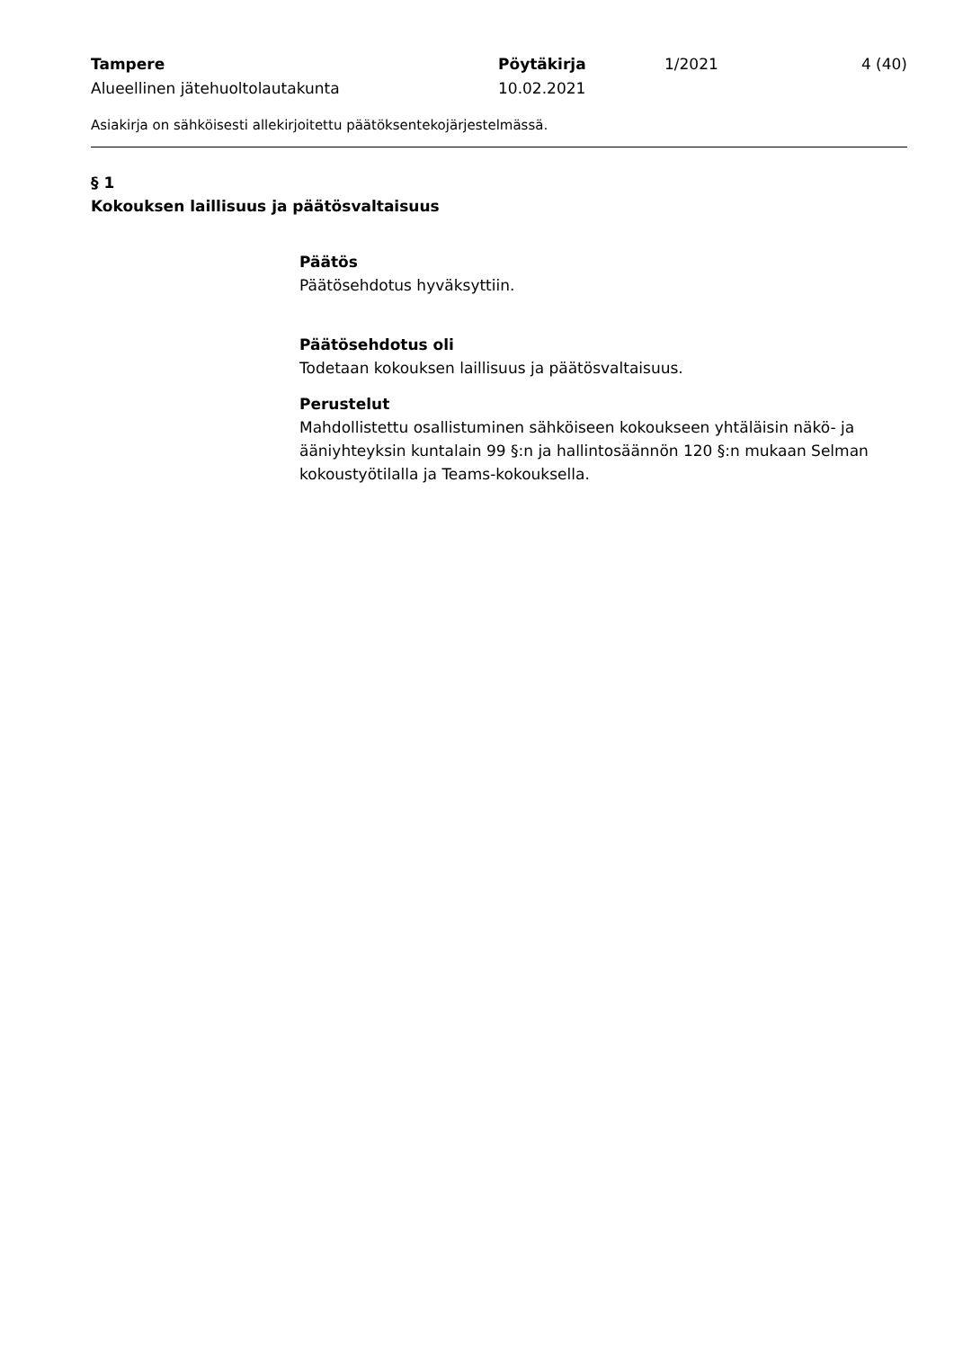Tampere Pöytäkirja 1/2021 4 (40)
Alueellinen jätehuoltolautakunta 10.02.2021
Asiakirja on sähköisesti allekirjoitettu päätöksentekojärjestelmässä.
§ 1
Kokouksen laillisuus ja päätösvaltaisuus
Päätös
Päätösehdotus hyväksyttiin.
Päätösehdotus oli
Todetaan kokouksen laillisuus ja päätösvaltaisuus.
Perustelut
Mahdollistettu osallistuminen sähköiseen kokoukseen yhtäläisin näkö- ja ääniyhteyksin kuntalain 99 §:n ja hallintosäännön 120 §:n mukaan Selman kokoustyötilalla ja Teams-kokouksella.